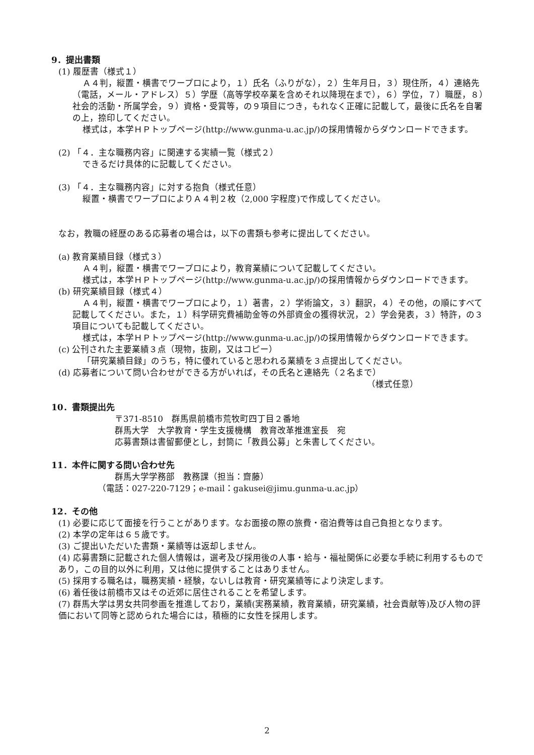9．提出書類
(1) 履歴書（様式１）
Ａ４判，縦置・横書でワープロにより，１）氏名（ふりがな），２）生年月日，３）現住所，４）連絡先（電話，メール・アドレス）５）学歴（高等学校卒業を含めそれ以降現在まで），６）学位，７）職歴，８）社会的活動・所属学会，９）資格・受賞等，の９項目につき，もれなく正確に記載して，最後に氏名を自署の上，捺印してください。
様式は，本学ＨＰトップページ(http://www.gunma-u.ac.jp/)の採用情報からダウンロードできます。
(2) 「４．主な職務内容」に関連する実績一覧（様式２）
できるだけ具体的に記載してください。
(3) 「４．主な職務内容」に対する抱負（様式任意）
縦置・横書でワープロによりＡ４判２枚（2,000 字程度)で作成してください。
なお，教職の経歴のある応募者の場合は，以下の書類も参考に提出してください。
(a) 教育業績目録（様式３）
Ａ４判，縦置・横書でワープロにより，教育業績について記載してください。
様式は，本学ＨＰトップページ(http://www.gunma-u.ac.jp/)の採用情報からダウンロードできます。
(b) 研究業績目録（様式４）
Ａ４判，縦置・横書でワープロにより，１）著書，２）学術論文，３）翻訳，４）その他，の順にすべて記載してください。また，１）科学研究費補助金等の外部資金の獲得状況，２）学会発表，３）特許，の３項目についても記載してください。
様式は，本学ＨＰトップページ(http://www.gunma-u.ac.jp/)の採用情報からダウンロードできます。
(c) 公刊された主要業績３点（現物，抜刷，又はコピー）
「研究業績目録」のうち，特に優れていると思われる業績を３点提出してください。
(d) 応募者について問い合わせができる方がいれば，その氏名と連絡先（２名まで）
（様式任意）
10．書類提出先
〒371-8510　群馬県前橋市荒牧町四丁目２番地
群馬大学　大学教育・学生支援機構　教育改革推進室長　宛
応募書類は書留郵便とし，封筒に「教員公募」と朱書してください。
11．本件に関する問い合わせ先
群馬大学学務部　教務課（担当：齋藤）
（電話：027-220-7129；e-mail：gakusei@jimu.gunma-u.ac.jp）
12．その他
(1) 必要に応じて面接を行うことがあります。なお面接の際の旅費・宿泊費等は自己負担となります。
(2) 本学の定年は６５歳です。
(3) ご提出いただいた書類・業績等は返却しません。
(4) 応募書類に記載された個人情報は，選考及び採用後の人事・給与・福祉関係に必要な手続に利用するものであり，この目的以外に利用，又は他に提供することはありません。
(5) 採用する職名は，職務実績・経験，ないしは教育・研究業績等により決定します。
(6) 着任後は前橋市又はその近郊に居住されることを希望します。
(7) 群馬大学は男女共同参画を推進しており，業績(実務業績，教育業績，研究業績，社会貢献等)及び人物の評価において同等と認められた場合には，積極的に女性を採用します。
2